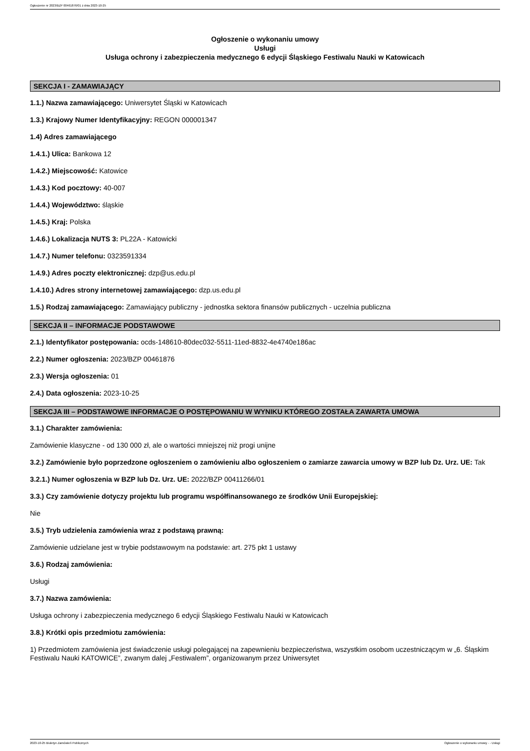Ogłoszenie nr 2023/BZP 00461876/01 z dnia 2023-10-25
Ogłoszenie o wykonaniu umowy
Usługi
Usługa ochrony i zabezpieczenia medycznego 6 edycji Śląskiego Festiwalu Nauki w Katowicach
SEKCJA I - ZAMAWIAJĄCY
1.1.) Nazwa zamawiającego: Uniwersytet Śląski w Katowicach
1.3.) Krajowy Numer Identyfikacyjny: REGON 000001347
1.4) Adres zamawiającego
1.4.1.) Ulica: Bankowa 12
1.4.2.) Miejscowość: Katowice
1.4.3.) Kod pocztowy: 40-007
1.4.4.) Województwo: śląskie
1.4.5.) Kraj: Polska
1.4.6.) Lokalizacja NUTS 3: PL22A - Katowicki
1.4.7.) Numer telefonu: 0323591334
1.4.9.) Adres poczty elektronicznej: dzp@us.edu.pl
1.4.10.) Adres strony internetowej zamawiającego: dzp.us.edu.pl
1.5.) Rodzaj zamawiającego: Zamawiający publiczny - jednostka sektora finansów publicznych - uczelnia publiczna
SEKCJA II – INFORMACJE PODSTAWOWE
2.1.) Identyfikator postępowania: ocds-148610-80dec032-5511-11ed-8832-4e4740e186ac
2.2.) Numer ogłoszenia: 2023/BZP 00461876
2.3.) Wersja ogłoszenia: 01
2.4.) Data ogłoszenia: 2023-10-25
SEKCJA III – PODSTAWOWE INFORMACJE O POSTĘPOWANIU W WYNIKU KTÓREGO ZOSTAŁA ZAWARTA UMOWA
3.1.) Charakter zamówienia:
Zamówienie klasyczne - od 130 000 zł, ale o wartości mniejszej niż progi unijne
3.2.) Zamówienie było poprzedzone ogłoszeniem o zamówieniu albo ogłoszeniem o zamiarze zawarcia umowy w BZP lub Dz. Urz. UE: Tak
3.2.1.) Numer ogłoszenia w BZP lub Dz. Urz. UE: 2022/BZP 00411266/01
3.3.) Czy zamówienie dotyczy projektu lub programu współfinansowanego ze środków Unii Europejskiej:
Nie
3.5.) Tryb udzielenia zamówienia wraz z podstawą prawną:
Zamówienie udzielane jest w trybie podstawowym na podstawie: art. 275 pkt 1 ustawy
3.6.) Rodzaj zamówienia:
Usługi
3.7.) Nazwa zamówienia:
Usługa ochrony i zabezpieczenia medycznego 6 edycji Śląskiego Festiwalu Nauki w Katowicach
3.8.) Krótki opis przedmiotu zamówienia:
1) Przedmiotem zamówienia jest świadczenie usługi polegającej na zapewnieniu bezpieczeństwa, wszystkim osobom uczestniczącym w „6. Śląskim Festiwalu Nauki KATOWICE”, zwanym dalej „Festiwalem”, organizowanym przez Uniwersytet
2023-10-25 Biuletyn Zamówień Publicznych Ogłoszenie o wykonaniu umowy - - Usługi